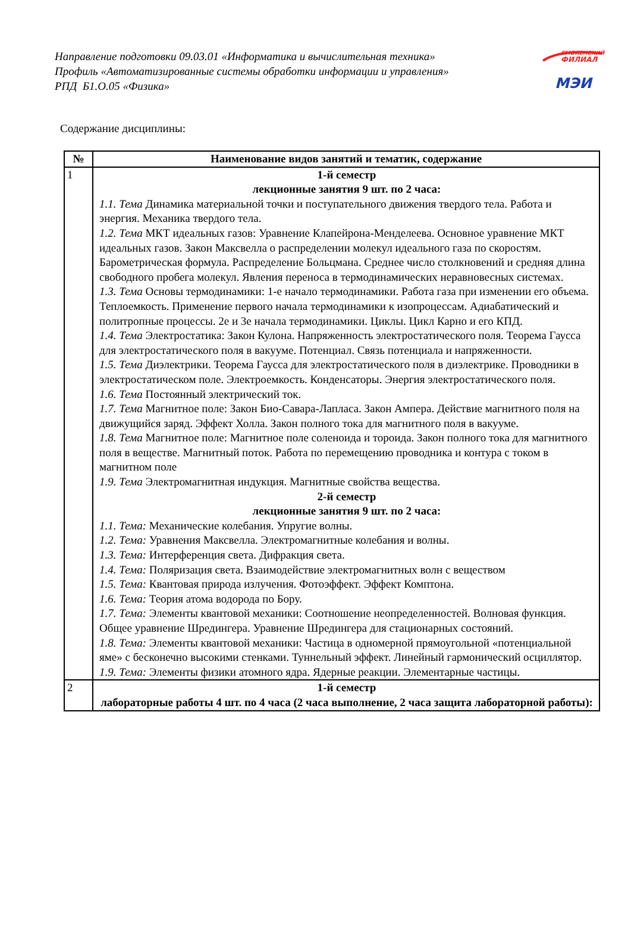Направление подготовки 09.03.01 «Информатика и вычислительная техника»
Профиль «Автоматизированные системы обработки информации и управления»
РПД Б1.О.05 «Физика»
СМОЛЕНСКИЙ
ФИЛИАЛ
МЭИ
Содержание дисциплины:
| № | Наименование видов занятий и тематик, содержание |
| --- | --- |
| 1 | 1-й семестр лекционные занятия 9 шт. по 2 часа: 1.1. Тема Динамика материальной точки и поступательного движения твердого тела. Работа и энергия. Механика твердого тела. 1.2. Тема МКТ идеальных газов: Уравнение Клапейрона-Менделеева. Основное уравнение МКТ идеальных газов. Закон Максвелла о распределении молекул идеального газа по скоростям. Барометрическая формула. Распределение Больцмана. Среднее число столкновений и средняя длина свободного пробега молекул. Явления переноса в термодинамических неравновесных системах. 1.3. Тема Основы термодинамики: 1-е начало термодинамики. Работа газа при изменении его объема. Теплоемкость. Применение первого начала термодинамики к изопроцессам. Адиабатический и политропные процессы. 2е и 3е начала термодинамики. Циклы. Цикл Карно и его КПД. 1.4. Тема Электростатика: Закон Кулона. Напряженность электростатического поля. Теорема Гаусса для электростатического поля в вакууме. Потенциал. Связь потенциала и напряженности. 1.5. Тема Диэлектрики. Теорема Гаусса для электростатического поля в диэлектрике. Проводники в электростатическом поле. Электроемкость. Конденсаторы. Энергия электростатического поля. 1.6. Тема Постоянный электрический ток. 1.7. Тема Магнитное поле: Закон Био-Савара-Лапласа. Закон Ампера. Действие магнитного поля на движущийся заряд. Эффект Холла. Закон полного тока для магнитного поля в вакууме. 1.8. Тема Магнитное поле: Магнитное поле соленоида и тороида. Закон полного тока для магнитного поля в веществе. Магнитный поток. Работа по перемещению проводника и контура с током в магнитном поле 1.9. Тема Электромагнитная индукция. Магнитные свойства вещества. 2-й семестр лекционные занятия 9 шт. по 2 часа: 1.1. Тема: Механические колебания. Упругие волны. 1.2. Тема: Уравнения Максвелла. Электромагнитные колебания и волны. 1.3. Тема: Интерференция света. Дифракция света. 1.4. Тема: Поляризация света. Взаимодействие электромагнитных волн с веществом 1.5. Тема: Квантовая природа излучения. Фотоэффект. Эффект Комптона. 1.6. Тема: Теория атома водорода по Бору. 1.7. Тема: Элементы квантовой механики: Соотношение неопределенностей. Волновая функция. Общее уравнение Шредингера. Уравнение Шредингера для стационарных состояний. 1.8. Тема: Элементы квантовой механики: Частица в одномерной прямоугольной «потенциальной яме» с бесконечно высокими стенками. Туннельный эффект. Линейный гармонический осциллятор. 1.9. Тема: Элементы физики атомного ядра. Ядерные реакции. Элементарные частицы. |
| 2 | 1-й семестр лабораторные работы 4 шт. по 4 часа (2 часа выполнение, 2 часа защита лабораторной работы): |